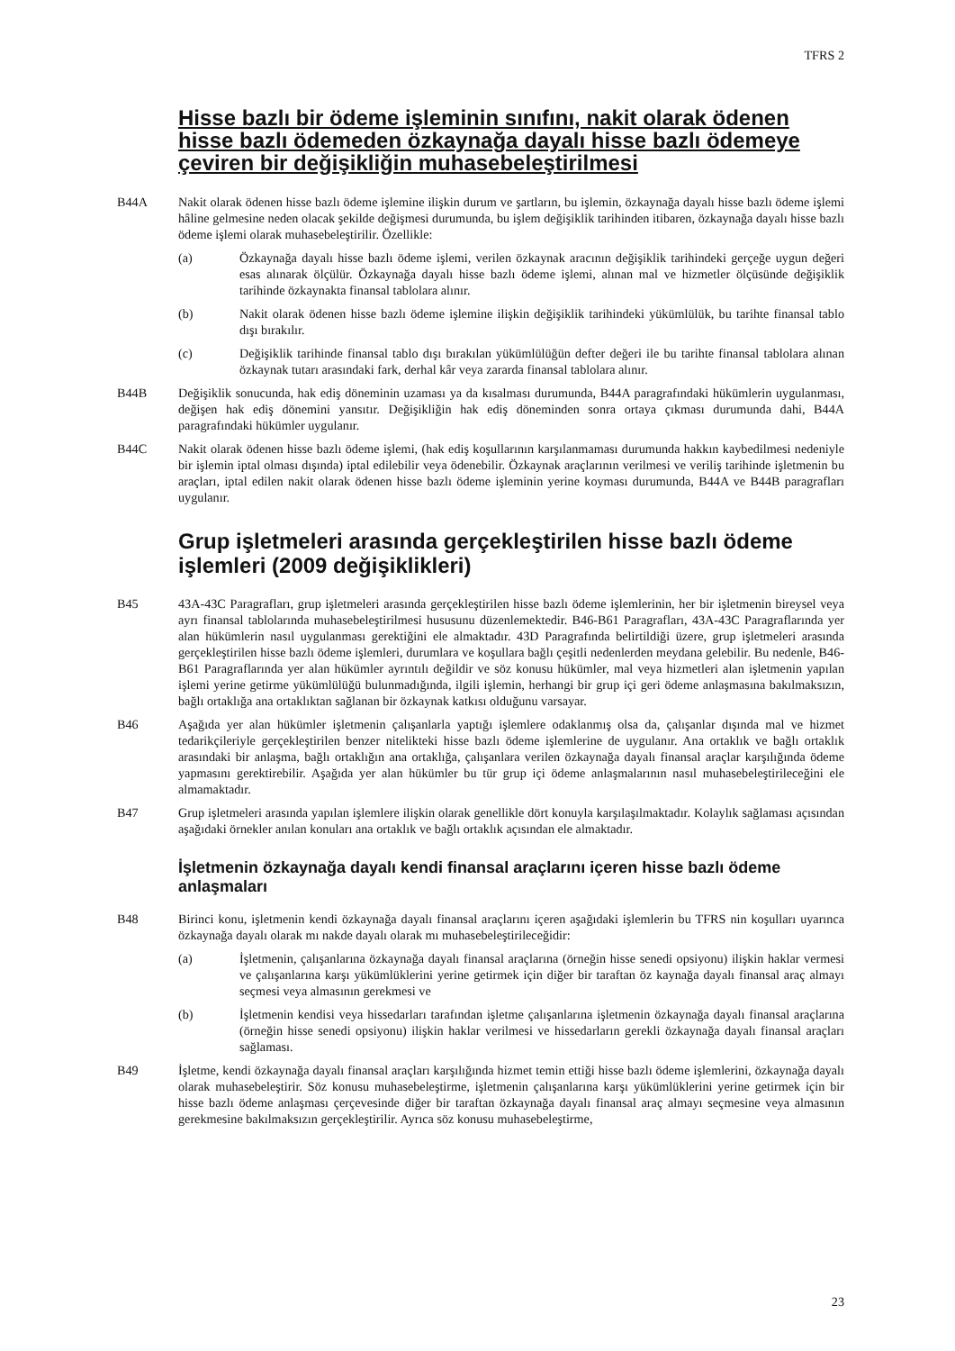TFRS 2
Hisse bazlı bir ödeme işleminin sınıfını, nakit olarak ödenen hisse bazlı ödemeden özkaynağa dayalı hisse bazlı ödemeye çeviren bir değişikliğin muhasebeleştirilmesi
B44A Nakit olarak ödenen hisse bazlı ödeme işlemine ilişkin durum ve şartların, bu işlemin, özkaynağa dayalı hisse bazlı ödeme işlemi hâline gelmesine neden olacak şekilde değişmesi durumunda, bu işlem değişiklik tarihinden itibaren, özkaynağa dayalı hisse bazlı ödeme işlemi olarak muhasebeleştirilir. Özellikle:
(a) Özkaynağa dayalı hisse bazlı ödeme işlemi, verilen özkaynak aracının değişiklik tarihindeki gerçeğe uygun değeri esas alınarak ölçülür. Özkaynağa dayalı hisse bazlı ödeme işlemi, alınan mal ve hizmetler ölçüsünde değişiklik tarihinde özkaynakta finansal tablolara alınır.
(b) Nakit olarak ödenen hisse bazlı ödeme işlemine ilişkin değişiklik tarihindeki yükümlülük, bu tarihte finansal tablo dışı bırakılır.
(c) Değişiklik tarihinde finansal tablo dışı bırakılan yükümlülüğün defter değeri ile bu tarihte finansal tablolara alınan özkaynak tutarı arasındaki fark, derhal kâr veya zararda finansal tablolara alınır.
B44B Değişiklik sonucunda, hak ediş döneminin uzaması ya da kısalması durumunda, B44A paragrafındaki hükümlerin uygulanması, değişen hak ediş dönemini yansıtır. Değişikliğin hak ediş döneminden sonra ortaya çıkması durumunda dahi, B44A paragrafındaki hükümler uygulanır.
B44C Nakit olarak ödenen hisse bazlı ödeme işlemi, (hak ediş koşullarının karşılanmaması durumunda hakkın kaybedilmesi nedeniyle bir işlemin iptal olması dışında) iptal edilebilir veya ödenebilir. Özkaynak araçlarının verilmesi ve veriliş tarihinde işletmenin bu araçları, iptal edilen nakit olarak ödenen hisse bazlı ödeme işleminin yerine koyması durumunda, B44A ve B44B paragrafları uygulanır.
Grup işletmeleri arasında gerçekleştirilen hisse bazlı ödeme işlemleri (2009 değişiklikleri)
B45 43A-43C Paragrafları, grup işletmeleri arasında gerçekleştirilen hisse bazlı ödeme işlemlerinin, her bir işletmenin bireysel veya ayrı finansal tablolarında muhasebeleştirilmesi hususunu düzenlemektedir. B46-B61 Paragrafları, 43A-43C Paragraflarında yer alan hükümlerin nasıl uygulanması gerektiğini ele almaktadır. 43D Paragrafında belirtildiği üzere, grup işletmeleri arasında gerçekleştirilen hisse bazlı ödeme işlemleri, durumlara ve koşullara bağlı çeşitli nedenlerden meydana gelebilir. Bu nedenle, B46-B61 Paragraflarında yer alan hükümler ayrıntılı değildir ve söz konusu hükümler, mal veya hizmetleri alan işletmenin yapılan işlemi yerine getirme yükümlülüğü bulunmadığında, ilgili işlemin, herhangi bir grup içi geri ödeme anlaşmasına bakılmaksızın, bağlı ortaklığa ana ortaklıktan sağlanan bir özkaynak katkısı olduğunu varsayar.
B46 Aşağıda yer alan hükümler işletmenin çalışanlarla yaptığı işlemlere odaklanmış olsa da, çalışanlar dışında mal ve hizmet tedarikçileriyle gerçekleştirilen benzer nitelikteki hisse bazlı ödeme işlemlerine de uygulanır. Ana ortaklık ve bağlı ortaklık arasındaki bir anlaşma, bağlı ortaklığın ana ortaklığa, çalışanlara verilen özkaynağa dayalı finansal araçlar karşılığında ödeme yapmasını gerektirebilir. Aşağıda yer alan hükümler bu tür grup içi ödeme anlaşmalarının nasıl muhasebeleştirileceğini ele almamaktadır.
B47 Grup işletmeleri arasında yapılan işlemlere ilişkin olarak genellikle dört konuyla karşılaşılmaktadır. Kolaylık sağlaması açısından aşağıdaki örnekler anılan konuları ana ortaklık ve bağlı ortaklık açısından ele almaktadır.
İşletmenin özkaynağa dayalı kendi finansal araçlarını içeren hisse bazlı ödeme anlaşmaları
B48 Birinci konu, işletmenin kendi özkaynağa dayalı finansal araçlarını içeren aşağıdaki işlemlerin bu TFRS nin koşulları uyarınca özkaynağa dayalı olarak mı nakde dayalı olarak mı muhasebeleştirileceğidir:
(a) İşletmenin, çalışanlarına özkaynağa dayalı finansal araçlarına (örneğin hisse senedi opsiyonu) ilişkin haklar vermesi ve çalışanlarına karşı yükümlüklerini yerine getirmek için diğer bir taraftan öz kaynağa dayalı finansal araç almayı seçmesi veya almasının gerekmesi ve
(b) İşletmenin kendisi veya hissedarları tarafından işletme çalışanlarına işletmenin özkaynağa dayalı finansal araçlarına (örneğin hisse senedi opsiyonu) ilişkin haklar verilmesi ve hissedarların gerekli özkaynağa dayalı finansal araçları sağlaması.
B49 İşletme, kendi özkaynağa dayalı finansal araçları karşılığında hizmet temin ettiği hisse bazlı ödeme işlemlerini, özkaynağa dayalı olarak muhasebeleştirir. Söz konusu muhasebeleştirme, işletmenin çalışanlarına karşı yükümlüklerini yerine getirmek için bir hisse bazlı ödeme anlaşması çerçevesinde diğer bir taraftan özkaynağa dayalı finansal araç almayı seçmesine veya almasının gerekmesine bakılmaksızın gerçekleştirilir. Ayrıca söz konusu muhasebeleştirme,
23